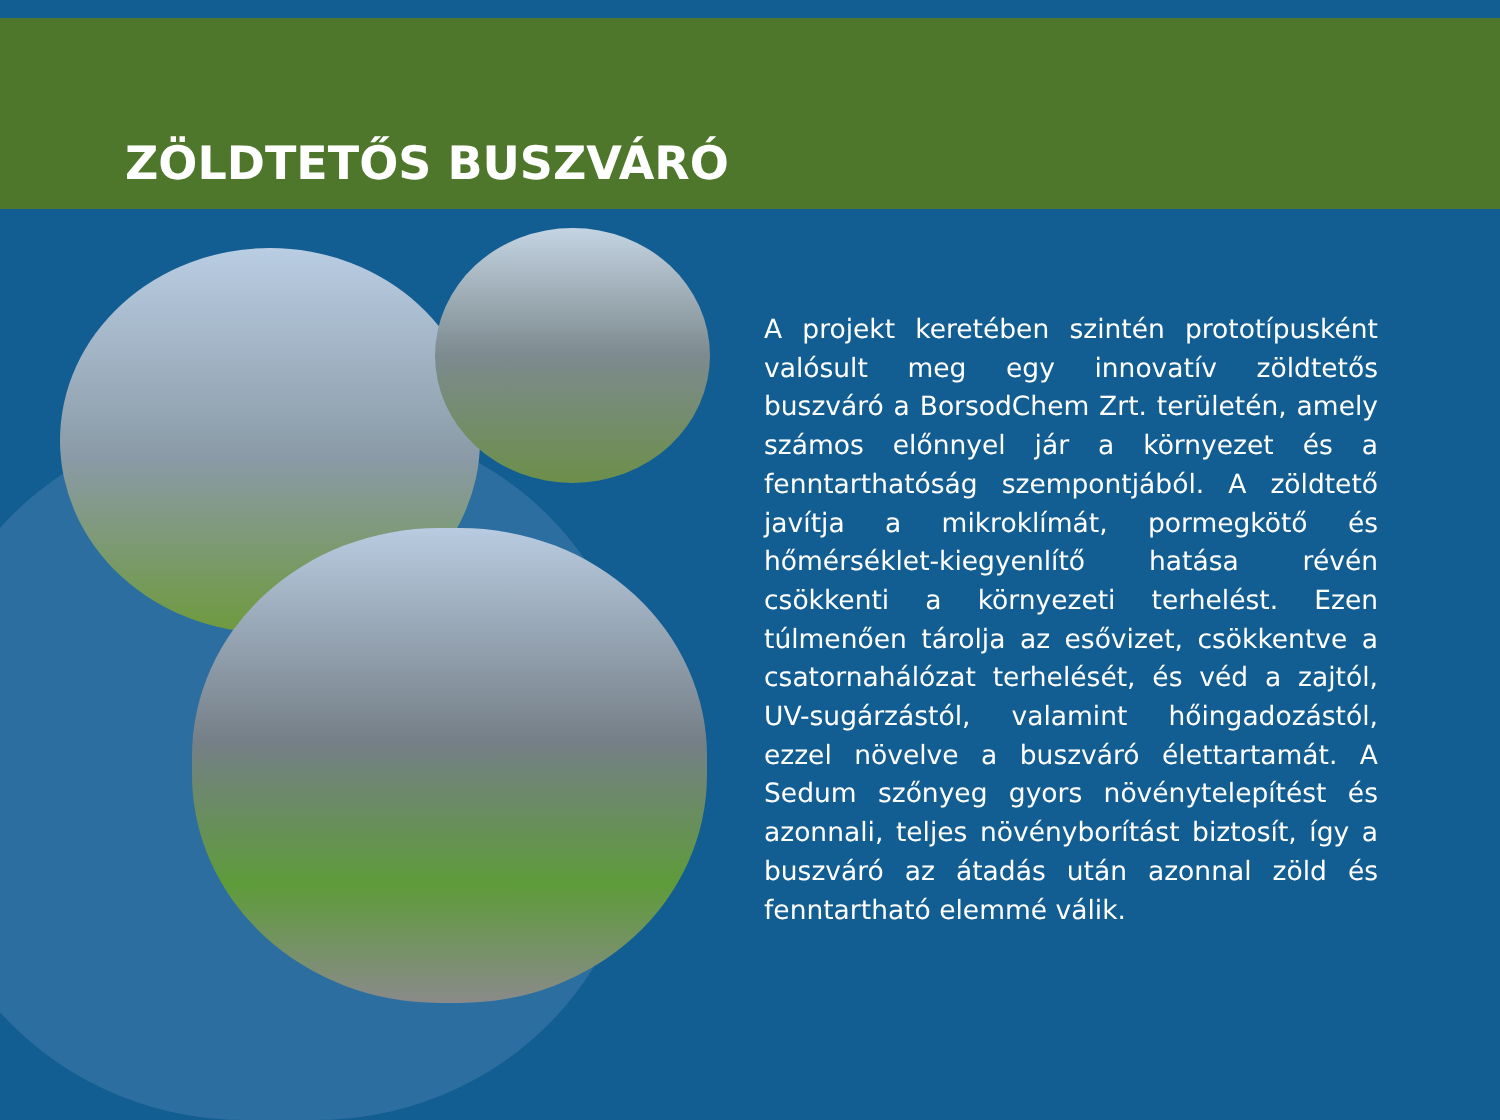ZÖLDTETŐS BUSZVÁRÓ
A projekt keretében szintén prototípusként valósult meg egy innovatív zöldtetős buszváró a BorsodChem Zrt. területén, amely számos előnnyel jár a környezet és a fenntarthatóság szempontjából. A zöldtető javítja a mikroklímát, pormegkötő és hőmérséklet-kiegyenlítő hatása révén csökkenti a környezeti terhelést. Ezen túlmenően tárolja az esővizet, csökkentve a csatornahálózat terhelését, és véd a zajtól, UV-sugárzástól, valamint hőingadozástól, ezzel növelve a buszváró élettartamát. A Sedum szőnyeg gyors növénytelepítést és azonnali, teljes növényborítást biztosít, így a buszváró az átadás után azonnal zöld és fenntartható elemmé válik.